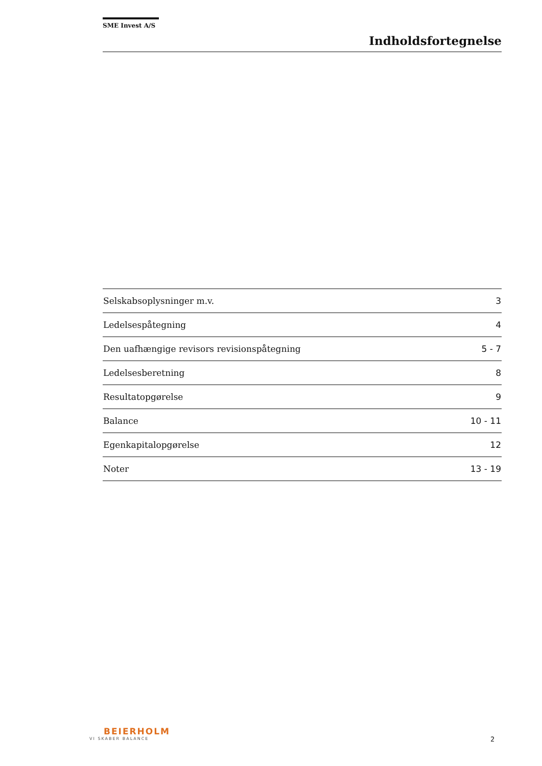SME Invest A/S
Indholdsfortegnelse
| Selskabsoplysninger m.v. | 3 |
| Ledelsespåtegning | 4 |
| Den uafhængige revisors revisionspåtegning | 5 - 7 |
| Ledelsesberetning | 8 |
| Resultatopgørelse | 9 |
| Balance | 10 - 11 |
| Egenkapitalopgørelse | 12 |
| Noter | 13 - 19 |
BEIERHOLM
VI SKABER BALANCE
2